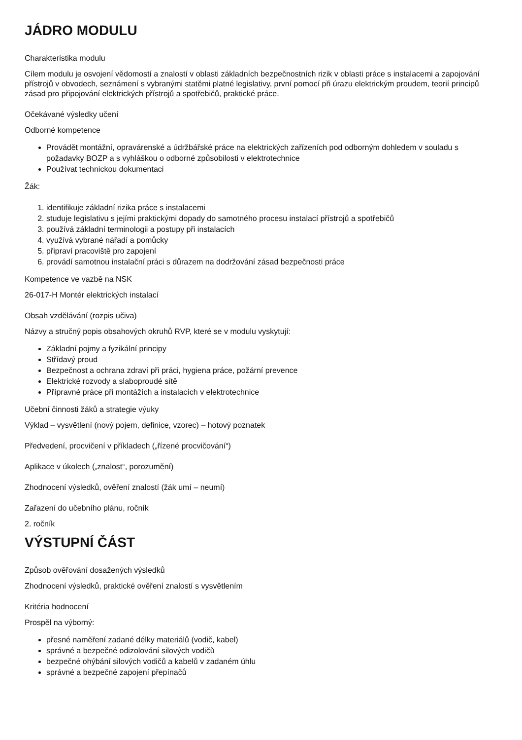JÁDRO MODULU
Charakteristika modulu
Cílem modulu je osvojení vědomostí a znalostí v oblasti základních bezpečnostních rizik v oblasti práce s instalacemi a zapojování přístrojů v obvodech, seznámení s vybranými statěmi platné legislativy, první pomocí při úrazu elektrickým proudem, teorií principů zásad pro připojování elektrických přístrojů a spotřebičů, praktické práce.
Očekávané výsledky učení
Odborné kompetence
Provádět montážní, opravárenské a údržbářské práce na elektrických zařízeních pod odborným dohledem v souladu s požadavky BOZP a s vyhláškou o odborné způsobilosti v elektrotechnice
Používat technickou dokumentaci
Žák:
1. identifikuje základní rizika práce s instalacemi
2. studuje legislativu s jejími praktickými dopady do samotného procesu instalací přístrojů a spotřebičů
3. používá základní terminologii a postupy při instalacích
4. využívá vybrané nářadí a pomůcky
5. připraví pracoviště pro zapojení
6. provádí samotnou instalační práci s důrazem na dodržování zásad bezpečnosti práce
Kompetence ve vazbě na NSK
26-017-H Montér elektrických instalací
Obsah vzdělávání (rozpis učiva)
Názvy a stručný popis obsahových okruhů RVP, které se v modulu vyskytují:
Základní pojmy a fyzikální principy
Střídavý proud
Bezpečnost a ochrana zdraví při práci, hygiena práce, požární prevence
Elektrické rozvody a slaboproudé sítě
Přípravné práce při montážích a instalacích v elektrotechnice
Učební činnosti žáků a strategie výuky
Výklad – vysvětlení (nový pojem, definice, vzorec) – hotový poznatek
Předvedení, procvičení v příkladech („řízené procvičování“)
Aplikace v úkolech („znalost“, porozumění)
Zhodnocení výsledků, ověření znalostí (žák umí – neumí)
Zařazení do učebního plánu, ročník
2. ročník
VÝSTUPNÍ ČÁST
Způsob ověřování dosažených výsledků
Zhodnocení výsledků, praktické ověření znalostí s vysvětlením
Kritéria hodnocení
Prospěl na výborný:
přesné naměření zadané délky materiálů (vodič, kabel)
správné a bezpečné odizolování silových vodičů
bezpečné ohýbání silových vodičů a kabelů v zadaném úhlu
správné a bezpečné zapojení přepínačů